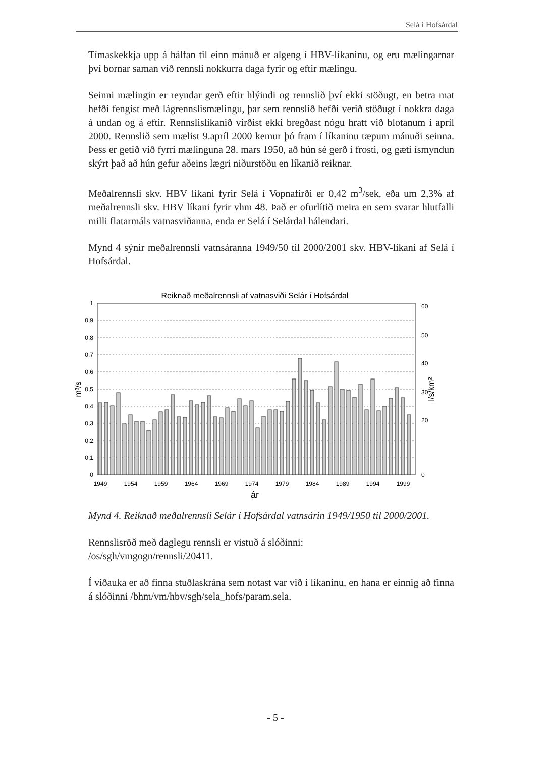Selá í Hofsárdal
Tímaskekkja upp á hálfan til einn mánuð er algeng í HBV-líkaninu, og eru mælingarnar því bornar saman við rennsli nokkurra daga fyrir og eftir mælingu.
Seinni mælingin er reyndar gerð eftir hlýindi og rennslið því ekki stöðugt, en betra mat hefði fengist með lágrennslismælingu, þar sem rennslið hefði verið stöðugt í nokkra daga á undan og á eftir. Rennslislíkanið virðist ekki bregðast nógu hratt við blotanum í apríl 2000. Rennslið sem mælist 9.apríl 2000 kemur þó fram í líkaninu tæpum mánuði seinna. Þess er getið við fyrri mælinguna 28. mars 1950, að hún sé gerð í frosti, og gæti ísmyndun skýrt það að hún gefur aðeins lægri niðurstöðu en líkanið reiknar.
Meðalrennsli skv. HBV líkani fyrir Selá í Vopnafirði er 0,42 m<sup>3</sup>/sek, eða um 2,3% af meðalrennsli skv. HBV líkani fyrir vhm 48. Það er ofurlítið meira en sem svarar hlutfalli milli flatarmáls vatnasviðanna, enda er Selá í Selárdal hálendari.
Mynd 4 sýnir meðalrennsli vatnsáranna 1949/50 til 2000/2001 skv. HBV-líkani af Selá í Hofsárdal.
Reiknað meðalrennsli af vatnasviði Selár í Hofsárdal
1
0,9
0,8
0,7
0,6
0,5
0,4
0,3
0,2
0,1
0
60
50
40
30
20
0
m³/s
l/s/km²
1949
1954
1959
1964
1969
1974
1979
1984
1989
1994
1999
ár
Mynd 4. Reiknað meðalrennsli Selár í Hofsárdal vatnsárin 1949/1950 til 2000/2001.
Rennslisröð með daglegu rennsli er vistuð á slóðinni:
/os/sgh/vmgogn/rennsli/20411.
Í viðauka er að finna stuðlaskrána sem notast var við í líkaninu, en hana er einnig að finna á slóðinni /bhm/vm/hbv/sgh/sela_hofs/param.sela.
- 5 -